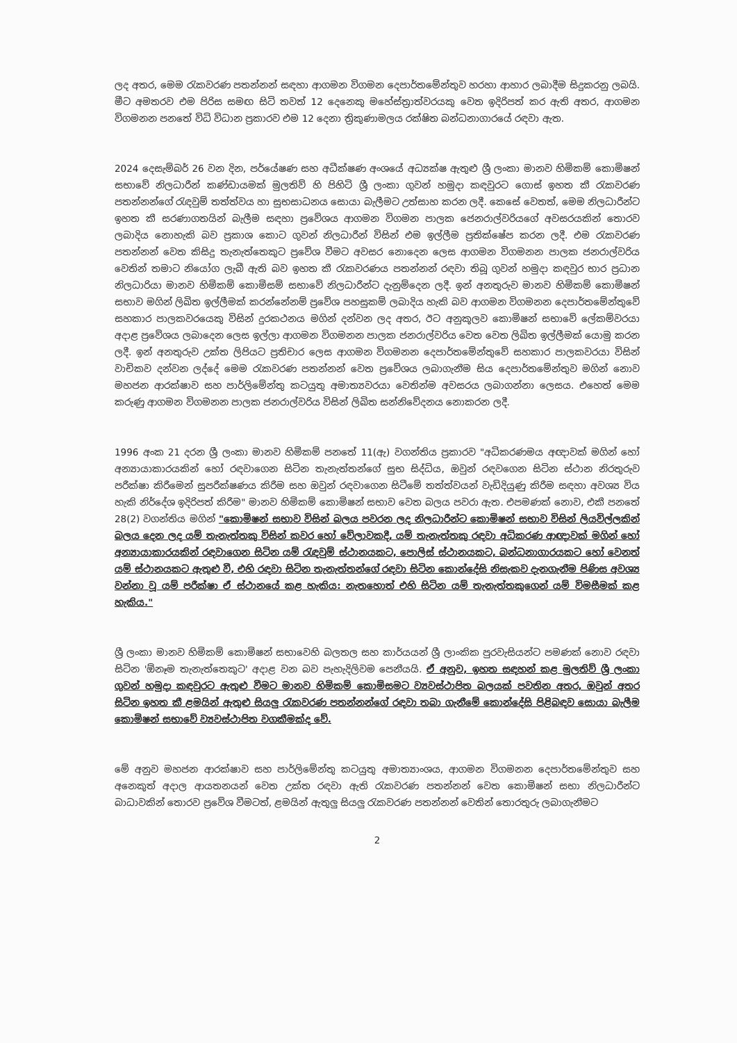ලද අතර, මෙම රැකවරණ පතන්නන් සඳහා ආගමන විගමන දෙපාර්තමේන්තුව හරහා ආහාර ලබාදීම සිදුකරනු ලබයි. මීට අමතරව එම පිරිස සමඟ සිටි තවත් 12 දෙනෙකු මහේස්ත්‍රාත්වරයකු වෙත ඉදිරිපත් කර ඇති අතර, ආගමන විගමනන පනතේ විධි විධාන ප්‍රකාරව එම 12 දෙනා ත්‍රිකුණාමලය රක්ෂිත බන්ධනාගාරයේ රඳවා ඇත.
2024 දෙසැම්බර් 26 වන දින, පර්යේෂණ සහ අධීක්ෂණ අංශයේ අධ්‍යක්ෂ ඇතුළු ශ්‍රී ලංකා මානව හිමිකම් කොමිෂන් සභාවේ නිලධාරීන් කණ්ඩායමක් මුලතිව් හි පිහිටි ශ්‍රී ලංකා ගුවන් හමුදා කඳවුරට ගොස් ඉහත කී රැකවරණ පතන්නන්ගේ රැඳවුම් තත්ත්වය හා සුභසාධනය සොයා බැලීමට උත්සාහ කරන ලදී. කෙසේ වෙතත්, මෙම නිලධාරීන්ට ඉහත කී සරණාගතයින් බැලීම සඳහා ප්‍රවේශය ආගමන විගමන පාලක ජෙනරාල්වරියගේ අවසරයකින් තොරව ලබාදිය නොහැකි බව ප්‍රකාශ කොට ගුවන් නිලධාරීන් විසින් එම ඉල්ලීම ප්‍රතික්ෂේප කරන ලදී. එම රැකවරණ පතන්නන් වෙත කිසිදු තැනැත්තෙකුට ප්‍රවේශ වීමට අවසර නොදෙන ලෙස ආගමන විගමනන පාලක ජනරාල්වරිය වෙතින් තමාට නියෝග ලැබී ඇති බව ඉහත කී රැකවරණය පතන්නන් රඳවා තිබූ ගුවන් හමුදා කඳවුර භාර ප්‍රධාන නිලධාරියා මානව හිමිකම් කොමිසම් සභාවේ නිලධාරීන්ට දැනුම්දෙන ලදී. ඉන් අනතුරුව මානව හිමිකම් කොමිෂන් සභාව මගින් ලිඛිත ඉල්ලීමක් කරන්නේනම් ප්‍රවේශ පහසුකම් ලබාදිය හැකි බව ආගමන විගමනන දෙපාර්තමේන්තුවේ සහකාර පාලකවරයෙකු විසින් දුරකථනය මගින් දන්වන ලද අතර, ඊට අනුකූලව කොමිෂන් සභාවේ ලේකම්වරයා අදාළ ප්‍රවේශය ලබාදෙන ලෙස ඉල්ලා ආගමන විගමනන පාලක ජනරාල්වරිය වෙත වෙත ලිඛිත ඉල්ලීමක් යොමු කරන ලදී. ඉන් අනතුරුව උක්ත ලිපියට ප්‍රතිචාර ලෙස ආගමන විගමනන දෙපාර්තමේන්තුවේ සහකාර පාලකවරයා විසින් වාචිකව දන්වන ලද්දේ මෙම රැකවරණ පතන්නන් වෙත ප්‍රවේශය ලබාගැනීම සිය දෙපාර්තමේන්තුව මගින් නොව මහජන ආරක්ෂාව සහ පාර්ලිමේන්තු කටයුතු අමාත්‍යවරයා වෙතින්ම අවසරය ලබාගන්නා ලෙසය. එහෙත් මෙම කරුණු ආගමන විගමනන පාලක ජනරාල්වරිය විසින් ලිඛිත සන්නිවේදනය නොකරන ලදී.
1996 අංක 21 දරන ශ්‍රී ලංකා මානව හිමිකම් පනතේ 11(ඇ) වගන්තිය ප්‍රකාරව "අධිකරණමය අඥාවක් මගින් හෝ අන්‍යායාකාරයකින් හෝ රඳවාගෙන සිටින තැනැත්තන්ගේ සුභ සිද්ධිය, ඔවුන් රඳවගෙන සිටින ස්ථාන නිරතුරුව පරීක්ෂා කිරීමෙන් සුපරීක්ෂණය කිරීම සහ ඔවුන් රඳවාගෙන සිටීමේ තත්ත්වයන් වැඩිදියුණු කිරීම සඳහා අවශ්‍ය විය හැකි නිර්දේශ ඉදිරිපත් කිරීම" මානව හිමිකම් කොමිෂන් සභාව වෙත බලය පවරා ඇත. එපමණක් නොව, එකී පනතේ 28(2) වගන්තිය මගින් "කොමිෂන් සභාව විසින් බලය පවරන ලද නිලධාරීන්ට කොමිෂන් සභාව විසින් ලියවිල්ලකින් බලය දෙන ලද යම් තැනැත්තකු විසින් කවර හෝ වේලාවකදී, යම් තැනැත්තකු රඳවා අධිකරණ ආඥාවක් මගින් හෝ අන්‍යායාකාරයකින් රඳවාගෙන සිටින යම් රැඳවුම් ස්ථානයකට, පොලිස් ස්ථානයකට, බන්ධනාගාරයකට හෝ වෙනත් යම් ස්ථානයකට ඇතුළු වී, එහි රඳවා සිටින තැනැත්තන්ගේ රඳවා සිටින කොන්දේසි නිසැකව දැනගැනීම පිණිස අවශ්‍ය වන්නා වූ යම් පරීක්ෂා ඒ ස්ථානයේ කළ හැකිය: නැතහොත් එහි සිටින යම් තැනැත්තකුගෙන් යම් විමසීමක් කළ හැකිය."
ශ්‍රී ලංකා මානව හිමිකම් කොමිෂන් සභාවෙහි බලතල සහ කාර්යයන් ශ්‍රී ලාංකික පුරවැසියන්ට පමණක් නොව රඳවා සිටින 'ඕනෑම තැනැත්තෙකුට' අදාළ වන බව පැහැදිලිවම පෙනීයයි. ඒ අනුව, ඉහත සඳහන් කළ මුලතිව් ශ්‍රී ලංකා ගුවන් හමුදා කඳවුරට ඇතුළු වීමට මානව හිමිකම් කොමිසමට ව්‍යවස්ථාපිත බලයක් පවතින අතර, ඔවුන් අතර සිටින ඉහත කී ළමයින් ඇතුළු සියලු රැකවරණ පතන්නන්ගේ රඳවා තබා ගැනීමේ කොන්දේසි පිළිබඳව සොයා බැලීම කොමිෂන් සභාවේ ව්‍යවස්ථාපිත වගකීමක්ද වේ.
මේ අනුව මහජන ආරක්ෂාව සහ පාර්ලිමේන්තු කටයුතු අමාත්‍යාංශය, ආගමන විගමනන දෙපාර්තමේන්තුව සහ අනෙකුත් අදාල ආයතනයන් වෙත උක්ත රඳවා ඇති රැකවරණ පතන්නන් වෙත කොමිෂන් සභා නිලධාරීන්ට බාධාවකින් තොරව ප්‍රවේශ වීමටත්, ළමයින් ඇතුලු සියලු රැකවරණ පතන්නන් වෙතින් තොරතුරු ලබාගැනීමට
2